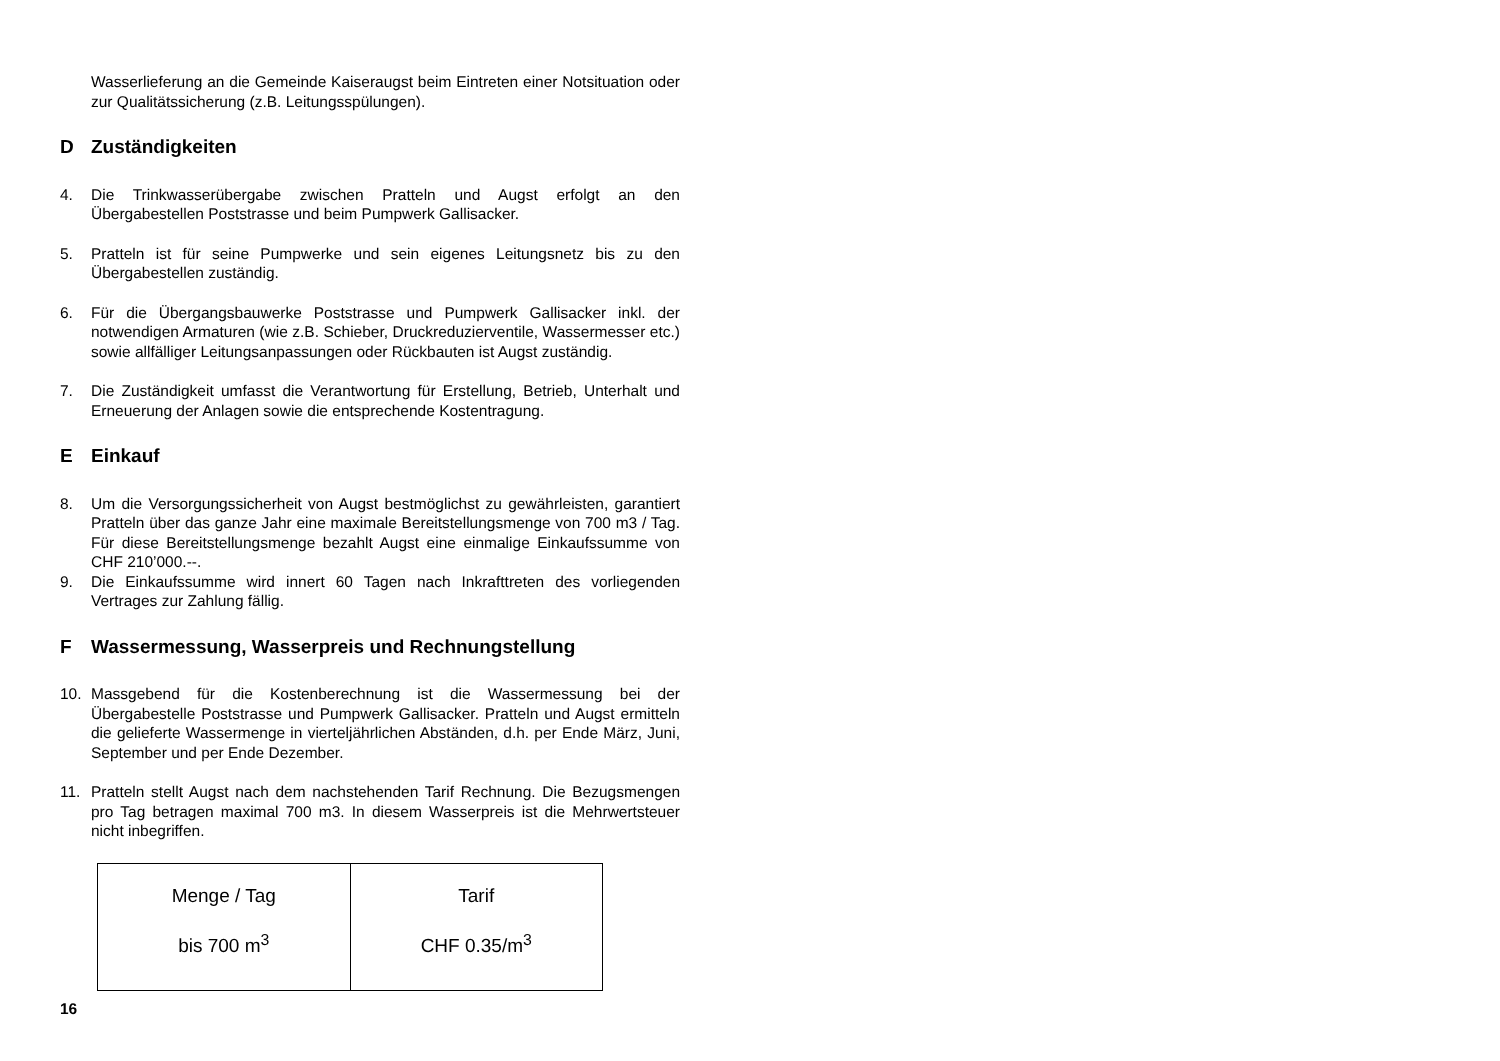Wasserlieferung an die Gemeinde Kaiseraugst beim Eintreten einer Not­situation oder zur Qualitätssicherung (z.B. Leitungsspülungen).
D Zuständigkeiten
4. Die Trinkwasserübergabe zwischen Pratteln und Augst erfolgt an den Übergabestellen Poststrasse und beim Pumpwerk Gallisacker.
5. Pratteln ist für seine Pumpwerke und sein eigenes Leitungsnetz bis zu den Übergabestellen zuständig.
6. Für die Übergangsbauwerke Poststrasse und Pumpwerk Gallisacker inkl. der notwendigen Armaturen (wie z.B. Schieber, Druckreduzierventile, Wassermesser etc.) sowie allfälliger Leitungsanpassungen oder Rück­bauten ist Augst zuständig.
7. Die Zuständigkeit umfasst die Verantwortung für Erstellung, Betrieb, Un­terhalt und Erneuerung der Anlagen sowie die entsprechende Kostentra­gung.
E Einkauf
8. Um die Versorgungssicherheit von Augst bestmöglichst zu gewährleisten, garantiert Pratteln über das ganze Jahr eine maximale Bereitstellungs­menge von 700 m3 / Tag. Für diese Bereitstellungsmenge bezahlt Augst eine einmalige Einkaufssumme von CHF 210’000.--.
9. Die Einkaufssumme wird innert 60 Tagen nach Inkrafttreten des vorlie­genden Vertrages zur Zahlung fällig.
F Wassermessung, Wasserpreis und Rechnungstellung
10. Massgebend für die Kostenberechnung ist die Wassermessung bei der Übergabestelle Poststrasse und Pumpwerk Gallisacker. Pratteln und Augst ermitteln die gelieferte Wassermenge in vierteljährlichen Abstän­den, d.h. per Ende März, Juni, September und per Ende Dezember.
11. Pratteln stellt Augst nach dem nachstehenden Tarif Rechnung. Die Be­zugsmengen pro Tag betragen maximal 700 m3. In diesem Wasserpreis ist die Mehrwertsteuer nicht inbegriffen.
| Menge / Tag bis 700 m<sup>3</sup> | Tarif CHF 0.35/m<sup>3</sup> |
16